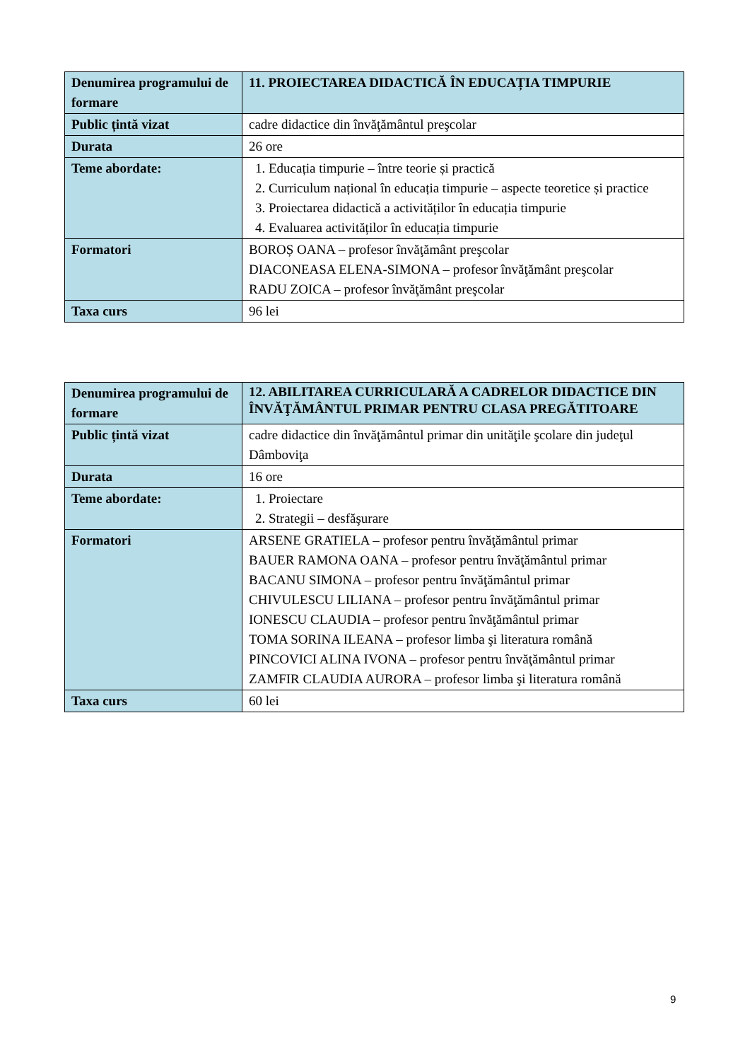| Denumirea programului de formare | 11. PROIECTAREA DIDACTICĂ ÎN EDUCAȚIA TIMPURIE |
| Public țintă vizat | cadre didactice din învăţământul preşcolar |
| Durata | 26 ore |
| Teme abordate: | 1. Educația timpurie – între teorie și practică 2. Curriculum național în educația timpurie – aspecte teoretice și practice 3. Proiectarea didactică a activităților în educația timpurie 4. Evaluarea activităților în educația timpurie |
| Formatori | BOROȘ OANA – profesor învăţământ preşcolar DIACONEASA ELENA-SIMONA – profesor învăţământ preşcolar RADU ZOICA – profesor învăţământ preşcolar |
| Taxa curs | 96 lei |
| Denumirea programului de formare | 12. ABILITAREA CURRICULARĂ A CADRELOR DIDACTICE DIN ÎNVĂŢĂMÂNTUL PRIMAR PENTRU CLASA PREGĂTITOARE |
| Public țintă vizat | cadre didactice din învăţământul primar din unităţile şcolare din judeţul Dâmboviţa |
| Durata | 16 ore |
| Teme abordate: | 1. Proiectare 2. Strategii – desfăşurare |
| Formatori | ARSENE GRATIELA – profesor pentru învăţământul primar BAUER RAMONA OANA – profesor pentru învăţământul primar BACANU SIMONA – profesor pentru învăţământul primar CHIVULESCU LILIANA – profesor pentru învăţământul primar IONESCU CLAUDIA – profesor pentru învăţământul primar TOMA SORINA ILEANA – profesor limba şi literatura română PINCOVICI ALINA IVONA – profesor pentru învăţământul primar ZAMFIR CLAUDIA AURORA – profesor limba şi literatura română |
| Taxa curs | 60 lei |
9